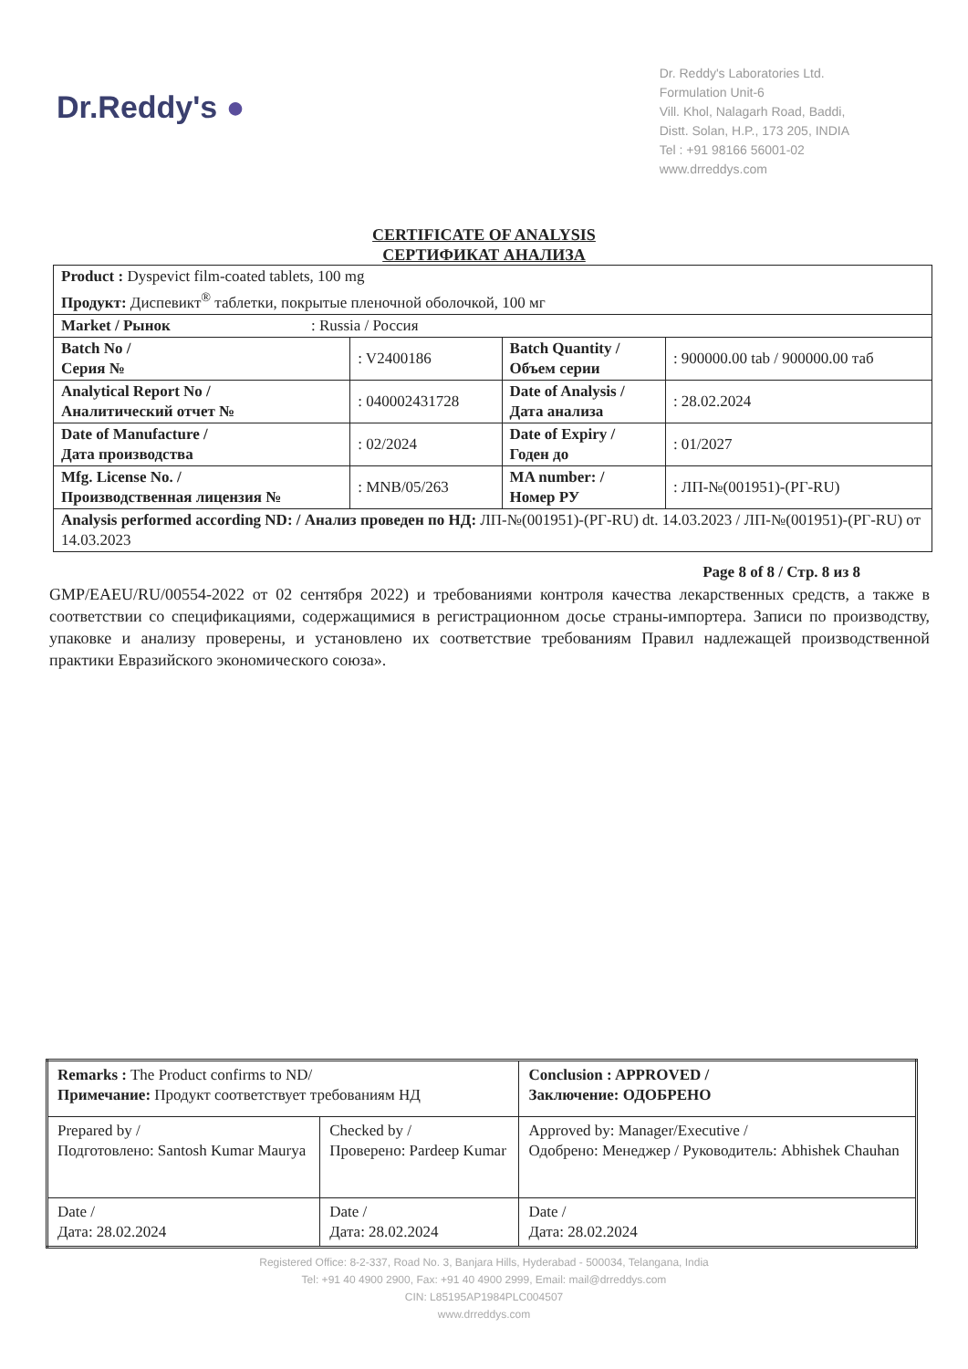Dr.Reddy's ●
Dr. Reddy's Laboratories Ltd.
Formulation Unit-6
Vill. Khol, Nalagarh Road, Baddi,
Distt. Solan, H.P., 173 205, INDIA
Tel : +91 98166 56001-02
www.drreddys.com
CERTIFICATE OF ANALYSIS
СЕРТИФИКАТ АНАЛИЗА
| Product : Dyspevict film-coated tablets, 100 mg Продукт: Диспевикт<sup>®</sup> таблетки, покрытые пленочной оболочкой, 100 мг | | | |
| Market / Рынок : Russia / Россия | | | |
| Batch No / Серия № | : V2400186 | Batch Quantity / Объем серии | : 900000.00 tab / 900000.00 таб |
| Analytical Report No / Аналитический отчет № | : 040002431728 | Date of Analysis / Дата анализа | : 28.02.2024 |
| Date of Manufacture / Дата производства | : 02/2024 | Date of Expiry / Годен до | : 01/2027 |
| Mfg. License No. / Производственная лицензия № | : MNB/05/263 | MA number: / Номер РУ | : ЛП-№(001951)-(РГ-RU) |
| Analysis performed according ND: / Анализ проведен по НД: ЛП-№(001951)-(РГ-RU) dt. 14.03.2023 / ЛП-№(001951)-(РГ-RU) от 14.03.2023 | | | |
Page 8 of 8 / Стр. 8 из 8
GMP/EAEU/RU/00554-2022 от 02 сентября 2022) и требованиями контроля качества лекарственных средств, а также в соответствии со спецификациями, содержащимися в регистрационном досье страны-импортера. Записи по производству, упаковке и анализу проверены, и установлено их соответствие требованиям Правил надлежащей производственной практики Евразийского экономического союза».
| Remarks : The Product confirms to ND/ Примечание: Продукт соответствует требованиям НД | | Conclusion : APPROVED / Заключение: ОДОБРЕНО |
| Prepared by / Подготовлено: Santosh Kumar Maurya | Checked by / Проверено: Pardeep Kumar | Approved by: Manager/Executive / Одобрено: Менеджер / Руководитель: Abhishek Chauhan |
| Date / Дата: 28.02.2024 | Date / Дата: 28.02.2024 | Date / Дата: 28.02.2024 |
Registered Office: 8-2-337, Road No. 3, Banjara Hills, Hyderabad - 500034, Telangana, India
Tel: +91 40 4900 2900, Fax: +91 40 4900 2999, Email: mail@drreddys.com
CIN: L85195AP1984PLC004507
www.drreddys.com